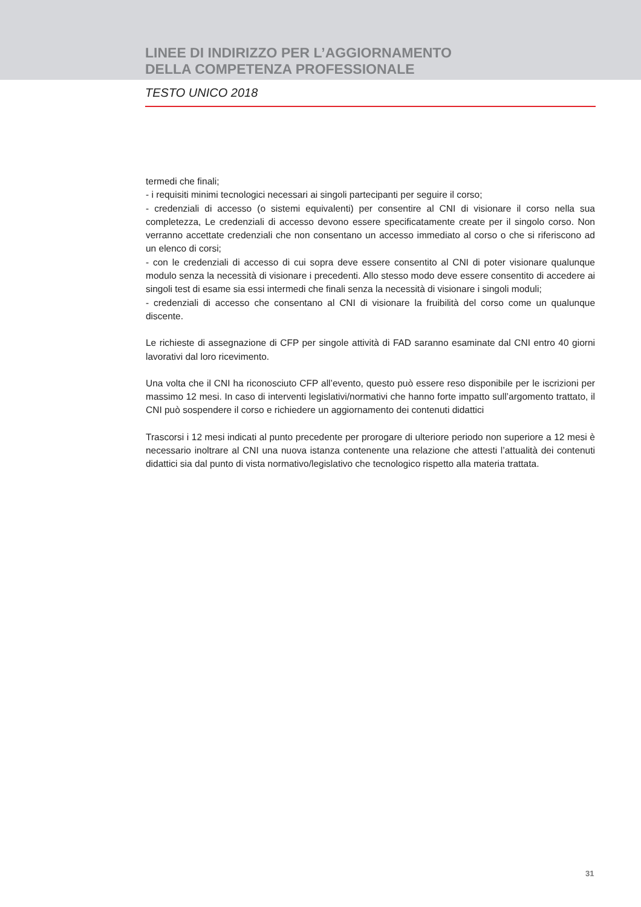LINEE DI INDIRIZZO PER L’AGGIORNAMENTO
DELLA COMPETENZA PROFESSIONALE
TESTO UNICO 2018
termedi che finali;
- i requisiti minimi tecnologici necessari ai singoli partecipanti per seguire il corso;
- credenziali di accesso (o sistemi equivalenti) per consentire al CNI di visionare il corso nella sua completezza, Le credenziali di accesso devono essere specificatamente create per il singolo corso. Non verranno accettate credenziali che non consentano un accesso immediato al corso o che si riferiscono ad un elenco di corsi;
- con le credenziali di accesso di cui sopra deve essere consentito al CNI di poter visionare qualunque modulo senza la necessità di visionare i precedenti. Allo stesso modo deve essere consentito di accedere ai singoli test di esame sia essi intermedi che finali senza la necessità di visionare i singoli moduli;
- credenziali di accesso che consentano al CNI di visionare la fruibilità del corso come un qualunque discente.
Le richieste di assegnazione di CFP per singole attività di FAD saranno esaminate dal CNI entro 40 giorni lavorativi dal loro ricevimento.
Una volta che il CNI ha riconosciuto CFP all’evento, questo può essere reso disponibile per le iscrizioni per massimo 12 mesi. In caso di interventi legislativi/normativi che hanno forte impatto sull’argomento trattato, il CNI può sospendere il corso e richiedere un aggiornamento dei contenuti didattici
Trascorsi i 12 mesi indicati al punto precedente per prorogare di ulteriore periodo non superiore a 12 mesi è necessario inoltrare al CNI una nuova istanza contenente una relazione che attesti l’attualità dei contenuti didattici sia dal punto di vista normativo/legislativo che tecnologico rispetto alla materia trattata.
31